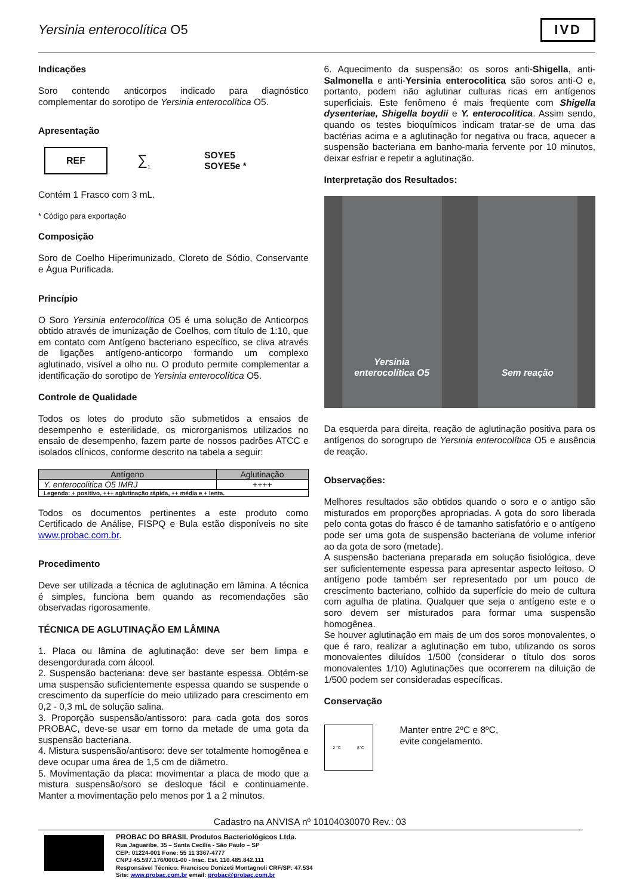Yersinia enterocolítica O5
IVD
Indicações
Soro contendo anticorpos indicado para diagnóstico complementar do sorotipo de Yersinia enterocolítica O5.
Apresentação
REF
∑<sub>1</sub>
SOYE5
SOYE5e *
Contém 1 Frasco com 3 mL.
* Código para exportação
Composição
Soro de Coelho Hiperimunizado, Cloreto de Sódio, Conservante e Água Purificada.
Princípio
O Soro Yersinia enterocolítica O5 é uma solução de Anticorpos obtido através de imunização de Coelhos, com título de 1:10, que em contato com Antígeno bacteriano específico, se cliva através de ligações antígeno-anticorpo formando um complexo aglutinado, visível a olho nu. O produto permite complementar a identificação do sorotipo de Yersinia enterocolítica O5.
Controle de Qualidade
Todos os lotes do produto são submetidos a ensaios de desempenho e esterilidade, os microrganismos utilizados no ensaio de desempenho, fazem parte de nossos padrões ATCC e isolados clínicos, conforme descrito na tabela a seguir:
| Antígeno | Aglutinação |
| --- | --- |
| Y. enterocolitica O5 IMRJ | ++++ |
| Legenda: + positivo, +++ aglutinação rápida, ++ média e + lenta. | |
Todos os documentos pertinentes a este produto como Certificado de Análise, FISPQ e Bula estão disponíveis no site www.probac.com.br.
Procedimento
Deve ser utilizada a técnica de aglutinação em lâmina. A técnica é simples, funciona bem quando as recomendações são observadas rigorosamente.
TÉCNICA DE AGLUTINAÇÃO EM LÂMINA
1. Placa ou lâmina de aglutinação: deve ser bem limpa e desengordurada com álcool.
2. Suspensão bacteriana: deve ser bastante espessa. Obtém-se uma suspensão suficientemente espessa quando se suspende o crescimento da superfície do meio utilizado para crescimento em 0,2 - 0,3 mL de solução salina.
3. Proporção suspensão/antissoro: para cada gota dos soros PROBAC, deve-se usar em torno da metade de uma gota da suspensão bacteriana.
4. Mistura suspensão/antisoro: deve ser totalmente homogênea e deve ocupar uma área de 1,5 cm de diâmetro.
5. Movimentação da placa: movimentar a placa de modo que a mistura suspensão/soro se desloque fácil e continuamente. Manter a movimentação pelo menos por 1 a 2 minutos.
6. Aquecimento da suspensão: os soros anti-Shigella, anti-Salmonella e anti-Yersinia enterocolitica são soros anti-O e, portanto, podem não aglutinar culturas ricas em antígenos superficiais. Este fenômeno é mais freqüente com Shigella dysenteriae, Shigella boydii e Y. enterocolitica. Assim sendo, quando os testes bioquímicos indicam tratar-se de uma das bactérias acima e a aglutinação for negativa ou fraca, aquecer a suspensão bacteriana em banho-maria fervente por 10 minutos, deixar esfriar e repetir a aglutinação.
Interpretação dos Resultados:
Yersinia
enterocolítica O5
Sem reação
Da esquerda para direita, reação de aglutinação positiva para os antígenos do sorogrupo de Yersinia enterocolítica O5 e ausência de reação.
Observações:
Melhores resultados são obtidos quando o soro e o antigo são misturados em proporções apropriadas. A gota do soro liberada pelo conta gotas do frasco é de tamanho satisfatório e o antígeno pode ser uma gota de suspensão bacteriana de volume inferior ao da gota de soro (metade).
A suspensão bacteriana preparada em solução fisiológica, deve ser suficientemente espessa para apresentar aspecto leitoso. O antígeno pode também ser representado por um pouco de crescimento bacteriano, colhido da superfície do meio de cultura com agulha de platina. Qualquer que seja o antígeno este e o soro devem ser misturados para formar uma suspensão homogênea.
Se houver aglutinação em mais de um dos soros monovalentes, o que é raro, realizar a aglutinação em tubo, utilizando os soros monovalentes diluídos 1/500 (considerar o título dos soros monovalentes 1/10) Aglutinações que ocorrerem na diluição de 1/500 podem ser consideradas específicas.
Conservação
2 °C 8°C
Manter entre 2ºC e 8ºC,
evite congelamento.
Cadastro na ANVISA nº 10104030070 Rev.: 03
PROBAC DO BRASIL Produtos Bacteriológicos Ltda.
Rua Jaguaribe, 35 – Santa Cecília - São Paulo – SP
CEP: 01224-001 Fone: 55 11 3367-4777
CNPJ 45.597.176/0001-00 - Insc. Est. 110.485.842.111
Responsável Técnico: Francisco Donizeti Montagnoli CRF/SP: 47.534
Site: www.probac.com.br email: probac@probac.com.br